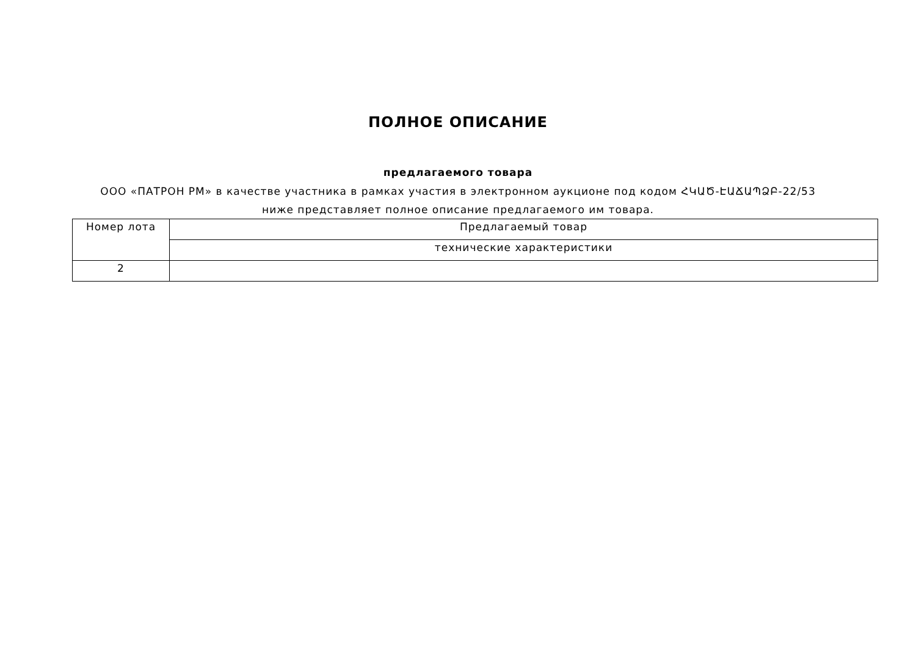ПОЛНОЕ ОПИСАНИЕ
предлагаемого товара
ООО «ПАТРОН РМ» в качестве участника в рамках участия в электронном аукционе под кодом ՀԿԱԾ-ԷԱՃԱՊՁԲ-22/53 ниже представляет полное описание предлагаемого им товара.
| Номер лота | Предлагаемый товар |
| | технические характеристики |
| 2 | |